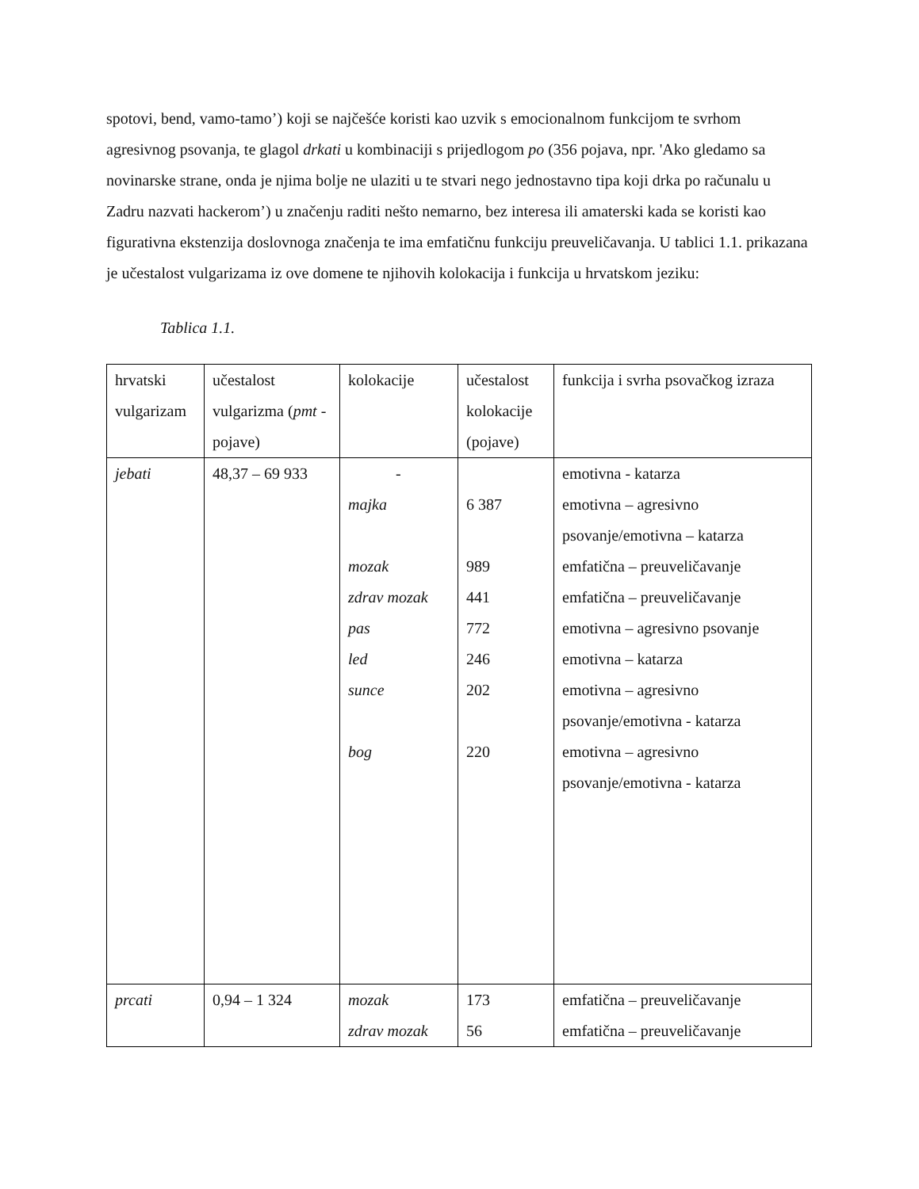spotovi, bend, vamo-tamo’) koji se najčešće koristi kao uzvik s emocionalnom funkcijom te svrhom agresivnog psovanja, te glagol drkati u kombinaciji s prijedlogom po (356 pojava, npr. 'Ako gledamo sa novinarske strane, onda je njima bolje ne ulaziti u te stvari nego jednostavno tipa koji drka po računalu u Zadru nazvati hackerom’) u značenju raditi nešto nemarno, bez interesa ili amaterski kada se koristi kao figurativna ekstenzija doslovnoga značenja te ima emfatičnu funkciju preuveličavanja. U tablici 1.1. prikazana je učestalost vulgarizama iz ove domene te njihovih kolokacija i funkcija u hrvatskom jeziku:
Tablica 1.1.
| hrvatski vulgarizam | učestalost vulgarizma ( pmt -pojave) | kolokacije | učestalost kolokacije (pojave) | funkcija i svrha psovačkog izraza |
| jebati | 48,37 – 69 933 | - majka mozak zdrav mozak pas led sunce bog | 6 387 989 441 772 246 202 220 | emotivna - katarza emotivna – agresivno psovanje/emotivna – katarza emfatična – preuveličavanje emfatična – preuveličavanje emotivna – agresivno psovanje emotivna – katarza emotivna – agresivno psovanje/emotivna - katarza emotivna – agresivno psovanje/emotivna - katarza |
| prcati | 0,94 – 1 324 | mozak zdrav mozak | 173 56 | emfatična – preuveličavanje emfatična – preuveličavanje |